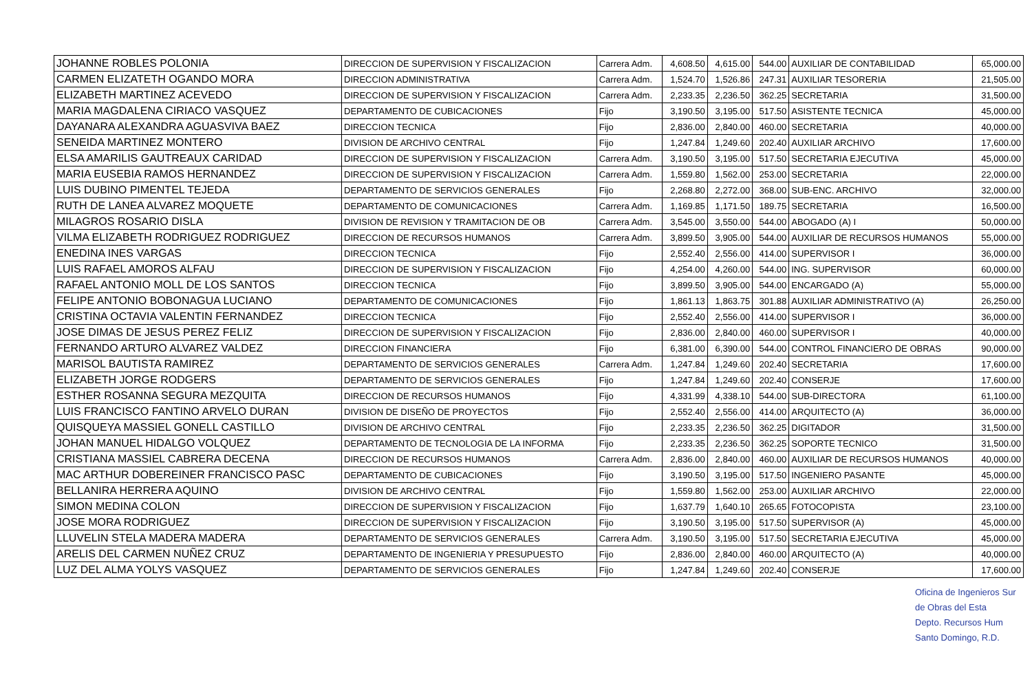| JOHANNE ROBLES POLONIA | DIRECCION DE SUPERVISION Y FISCALIZACION | Carrera Adm. | 4,608.50 | 4,615.00 | 544.00 | AUXILIAR DE CONTABILIDAD | 65,000.00 |
| CARMEN ELIZATETH OGANDO MORA | DIRECCION ADMINISTRATIVA | Carrera Adm. | 1,524.70 | 1,526.86 | 247.31 | AUXILIAR TESORERIA | 21,505.00 |
| ELIZABETH MARTINEZ ACEVEDO | DIRECCION DE SUPERVISION Y FISCALIZACION | Carrera Adm. | 2,233.35 | 2,236.50 | 362.25 | SECRETARIA | 31,500.00 |
| MARIA MAGDALENA CIRIACO VASQUEZ | DEPARTAMENTO DE CUBICACIONES | Fijo | 3,190.50 | 3,195.00 | 517.50 | ASISTENTE TECNICA | 45,000.00 |
| DAYANARA ALEXANDRA AGUASVIVA BAEZ | DIRECCION TECNICA | Fijo | 2,836.00 | 2,840.00 | 460.00 | SECRETARIA | 40,000.00 |
| SENEIDA MARTINEZ MONTERO | DIVISION DE ARCHIVO CENTRAL | Fijo | 1,247.84 | 1,249.60 | 202.40 | AUXILIAR ARCHIVO | 17,600.00 |
| ELSA AMARILIS GAUTREAUX CARIDAD | DIRECCION DE SUPERVISION Y FISCALIZACION | Carrera Adm. | 3,190.50 | 3,195.00 | 517.50 | SECRETARIA EJECUTIVA | 45,000.00 |
| MARIA EUSEBIA RAMOS HERNANDEZ | DIRECCION DE SUPERVISION Y FISCALIZACION | Carrera Adm. | 1,559.80 | 1,562.00 | 253.00 | SECRETARIA | 22,000.00 |
| LUIS DUBINO PIMENTEL TEJEDA | DEPARTAMENTO DE SERVICIOS GENERALES | Fijo | 2,268.80 | 2,272.00 | 368.00 | SUB-ENC. ARCHIVO | 32,000.00 |
| RUTH DE LANEA ALVAREZ MOQUETE | DEPARTAMENTO DE COMUNICACIONES | Carrera Adm. | 1,169.85 | 1,171.50 | 189.75 | SECRETARIA | 16,500.00 |
| MILAGROS ROSARIO DISLA | DIVISION DE REVISION Y TRAMITACION DE OB | Carrera Adm. | 3,545.00 | 3,550.00 | 544.00 | ABOGADO (A) I | 50,000.00 |
| VILMA ELIZABETH RODRIGUEZ RODRIGUEZ | DIRECCION DE RECURSOS HUMANOS | Carrera Adm. | 3,899.50 | 3,905.00 | 544.00 | AUXILIAR DE RECURSOS HUMANOS | 55,000.00 |
| ENEDINA INES VARGAS | DIRECCION TECNICA | Fijo | 2,552.40 | 2,556.00 | 414.00 | SUPERVISOR I | 36,000.00 |
| LUIS RAFAEL AMOROS ALFAU | DIRECCION DE SUPERVISION Y FISCALIZACION | Fijo | 4,254.00 | 4,260.00 | 544.00 | ING. SUPERVISOR | 60,000.00 |
| RAFAEL ANTONIO MOLL DE LOS SANTOS | DIRECCION TECNICA | Fijo | 3,899.50 | 3,905.00 | 544.00 | ENCARGADO (A) | 55,000.00 |
| FELIPE ANTONIO BOBONAGUA LUCIANO | DEPARTAMENTO DE COMUNICACIONES | Fijo | 1,861.13 | 1,863.75 | 301.88 | AUXILIAR ADMINISTRATIVO (A) | 26,250.00 |
| CRISTINA OCTAVIA VALENTIN FERNANDEZ | DIRECCION TECNICA | Fijo | 2,552.40 | 2,556.00 | 414.00 | SUPERVISOR I | 36,000.00 |
| JOSE DIMAS DE JESUS PEREZ FELIZ | DIRECCION DE SUPERVISION Y FISCALIZACION | Fijo | 2,836.00 | 2,840.00 | 460.00 | SUPERVISOR I | 40,000.00 |
| FERNANDO ARTURO ALVAREZ VALDEZ | DIRECCION FINANCIERA | Fijo | 6,381.00 | 6,390.00 | 544.00 | CONTROL FINANCIERO DE OBRAS | 90,000.00 |
| MARISOL BAUTISTA RAMIREZ | DEPARTAMENTO DE SERVICIOS GENERALES | Carrera Adm. | 1,247.84 | 1,249.60 | 202.40 | SECRETARIA | 17,600.00 |
| ELIZABETH JORGE RODGERS | DEPARTAMENTO DE SERVICIOS GENERALES | Fijo | 1,247.84 | 1,249.60 | 202.40 | CONSERJE | 17,600.00 |
| ESTHER ROSANNA SEGURA MEZQUITA | DIRECCION DE RECURSOS HUMANOS | Fijo | 4,331.99 | 4,338.10 | 544.00 | SUB-DIRECTORA | 61,100.00 |
| LUIS FRANCISCO FANTINO ARVELO DURAN | DIVISION DE DISEÑO DE PROYECTOS | Fijo | 2,552.40 | 2,556.00 | 414.00 | ARQUITECTO (A) | 36,000.00 |
| QUISQUEYA MASSIEL GONELL CASTILLO | DIVISION DE ARCHIVO CENTRAL | Fijo | 2,233.35 | 2,236.50 | 362.25 | DIGITADOR | 31,500.00 |
| JOHAN MANUEL HIDALGO VOLQUEZ | DEPARTAMENTO DE TECNOLOGIA DE LA INFORMA | Fijo | 2,233.35 | 2,236.50 | 362.25 | SOPORTE TECNICO | 31,500.00 |
| CRISTIANA MASSIEL CABRERA DECENA | DIRECCION DE RECURSOS HUMANOS | Carrera Adm. | 2,836.00 | 2,840.00 | 460.00 | AUXILIAR DE RECURSOS HUMANOS | 40,000.00 |
| MAC ARTHUR DOBEREINER FRANCISCO PASC | DEPARTAMENTO DE CUBICACIONES | Fijo | 3,190.50 | 3,195.00 | 517.50 | INGENIERO PASANTE | 45,000.00 |
| BELLANIRA HERRERA AQUINO | DIVISION DE ARCHIVO CENTRAL | Fijo | 1,559.80 | 1,562.00 | 253.00 | AUXILIAR ARCHIVO | 22,000.00 |
| SIMON MEDINA COLON | DIRECCION DE SUPERVISION Y FISCALIZACION | Fijo | 1,637.79 | 1,640.10 | 265.65 | FOTOCOPISTA | 23,100.00 |
| JOSE MORA RODRIGUEZ | DIRECCION DE SUPERVISION Y FISCALIZACION | Fijo | 3,190.50 | 3,195.00 | 517.50 | SUPERVISOR (A) | 45,000.00 |
| LLUVELIN STELA MADERA MADERA | DEPARTAMENTO DE SERVICIOS GENERALES | Carrera Adm. | 3,190.50 | 3,195.00 | 517.50 | SECRETARIA EJECUTIVA | 45,000.00 |
| ARELIS DEL CARMEN NUÑEZ CRUZ | DEPARTAMENTO DE INGENIERIA Y PRESUPUESTO | Fijo | 2,836.00 | 2,840.00 | 460.00 | ARQUITECTO (A) | 40,000.00 |
| LUZ DEL ALMA YOLYS VASQUEZ | DEPARTAMENTO DE SERVICIOS GENERALES | Fijo | 1,247.84 | 1,249.60 | 202.40 | CONSERJE | 17,600.00 |
Oficina de Ingenieros Sur
de Obras del Esta
Depto. Recursos Hum
Santo Domingo, R.D.